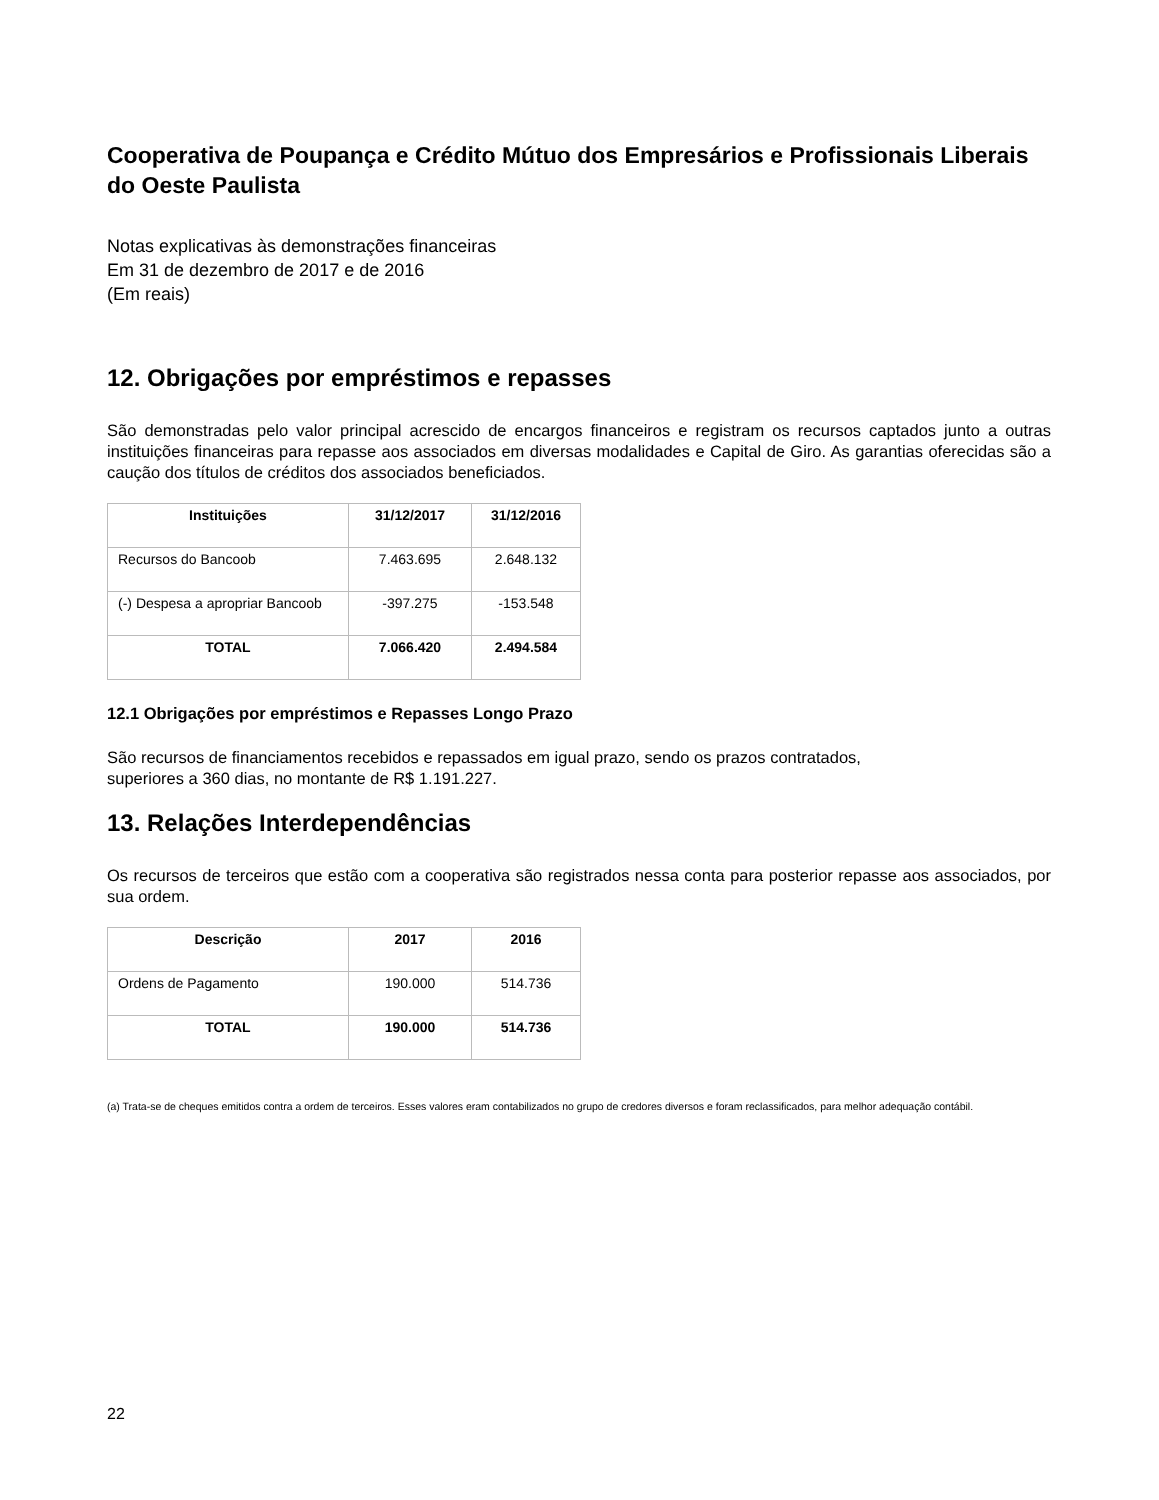Cooperativa de Poupança e Crédito Mútuo dos Empresários e Profissionais Liberais do Oeste Paulista
Notas explicativas às demonstrações financeiras
Em 31 de dezembro de 2017 e de 2016
(Em reais)
12. Obrigações por empréstimos e repasses
São demonstradas pelo valor principal acrescido de encargos financeiros e registram os recursos captados junto a outras instituições financeiras para repasse aos associados em diversas modalidades e Capital de Giro. As garantias oferecidas são a caução dos títulos de créditos dos associados beneficiados.
| Instituições | 31/12/2017 | 31/12/2016 |
| --- | --- | --- |
| Recursos do Bancoob | 7.463.695 | 2.648.132 |
| (-) Despesa a apropriar Bancoob | -397.275 | -153.548 |
| TOTAL | 7.066.420 | 2.494.584 |
12.1 Obrigações por empréstimos e Repasses Longo Prazo
São recursos de financiamentos recebidos e repassados em igual prazo, sendo os prazos contratados,
superiores a 360 dias, no montante de R$ 1.191.227.
13. Relações Interdependências
Os recursos de terceiros que estão com a cooperativa são registrados nessa conta para posterior repasse aos associados, por sua ordem.
| Descrição | 2017 | 2016 |
| --- | --- | --- |
| Ordens de Pagamento | 190.000 | 514.736 |
| TOTAL | 190.000 | 514.736 |
(a) Trata-se de cheques emitidos contra a ordem de terceiros. Esses valores eram contabilizados no grupo de credores diversos e foram reclassificados, para melhor adequação contábil.
22